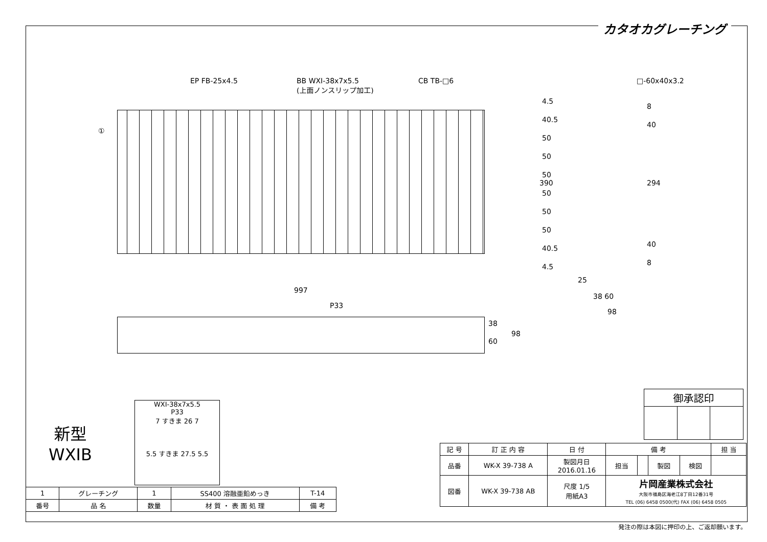カタオカグレーチング
EP FB-25x4.5
BB WXI-38x7x5.5
(上面ノンスリップ加工)
CB TB-□6 □-60x40x3.2
①
4.5
40.5
50
50
50
50
50
50
40.5
4.5
390
8
40
294
40
8
25
38 60
98
997
P33
38
60
98
新型
WXIB
WXI-38x7x5.5
P33
7 すきま 26 7
5.5 すきま 27.5 5.5
| 御承認印 | | |
| 記 号 | 訂 正 内 容 | 日 付 | 備 考 | | | | 担 当 |
| 品番 | WK-X 39-738 A | 製図月日 2016.01.16 | 担当 | | 製図 | 検図 | |
| 図番 | WK-X 39-738 AB | 尺度 1/5 用紙A3 | 片岡産業株式会社 大阪市福島区海老江8丁目12番31号 TEL (06) 6458 0500(代) FAX (06) 6458 0505 | | | | |
| 1 | グレーチング | 1 | SS400 溶融亜鉛めっき | T-14 |
| 番号 | 品 名 | 数量 | 材 質 ・ 表 面 処 理 | 備 考 |
発注の際は本図に押印の上、ご返却願います。